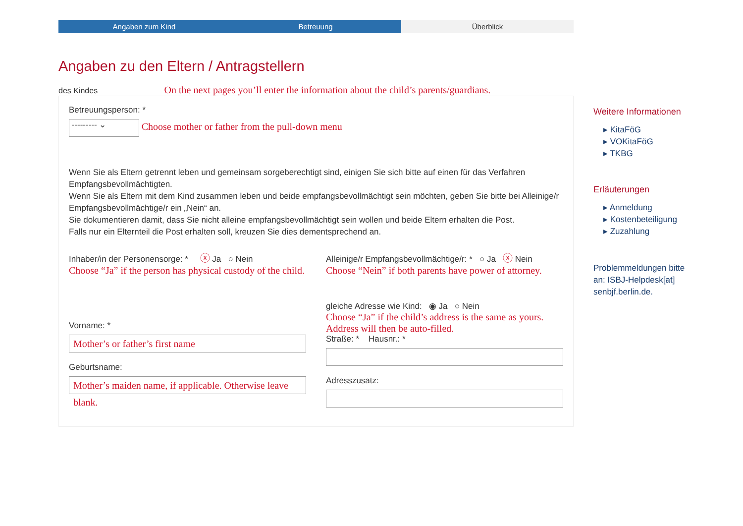Angaben zum Kind Betreuung Überblick
Angaben zu den Eltern / Antragstellern
des Kindes On the next pages you’ll enter the information about the child’s parents/guardians.
Betreuungsperson: *
--------- ⌄ Choose mother or father from the pull-down menu
Wenn Sie als Eltern getrennt leben und gemeinsam sorgeberechtigt sind, einigen Sie sich bitte auf einen für das Verfahren Empfangsbevollmächtigten.
Wenn Sie als Eltern mit dem Kind zusammen leben und beide empfangsbevollmächtigt sein möchten, geben Sie bitte bei Alleinige/r Empfangsbevollmächtige/r ein „Nein“ an.
Sie dokumentieren damit, dass Sie nicht alleine empfangsbevollmächtigt sein wollen und beide Eltern erhalten die Post.
Falls nur ein Elternteil die Post erhalten soll, kreuzen Sie dies dementsprechend an.
Inhaber/in der Personensorge: * ⓧ Ja ○ Nein
Choose “Ja” if the person has physical custody of the child.
Alleinige/r Empfangsbevollmächtige/r: * ○ Ja ⓧ Nein
Choose “Nein” if both parents have power of attorney.
Vorname: *
Mother’s or father’s first name
Geburtsname:
Mother’s maiden name, if applicable. Otherwise leave blank.
gleiche Adresse wie Kind: ◉ Ja ○ Nein
Choose “Ja” if the child’s address is the same as yours. Address will then be auto-filled.
Straße: * Hausnr.: *
Adresszusatz:
Weitere Informationen
▸ KitaFöG
▸ VOKitaFöG
▸ TKBG
Erläuterungen
▸ Anmeldung
▸ Kostenbeteiligung
▸ Zuzahlung
Problemmeldungen bitte an: ISBJ-Helpdesk[at] senbjf.berlin.de.